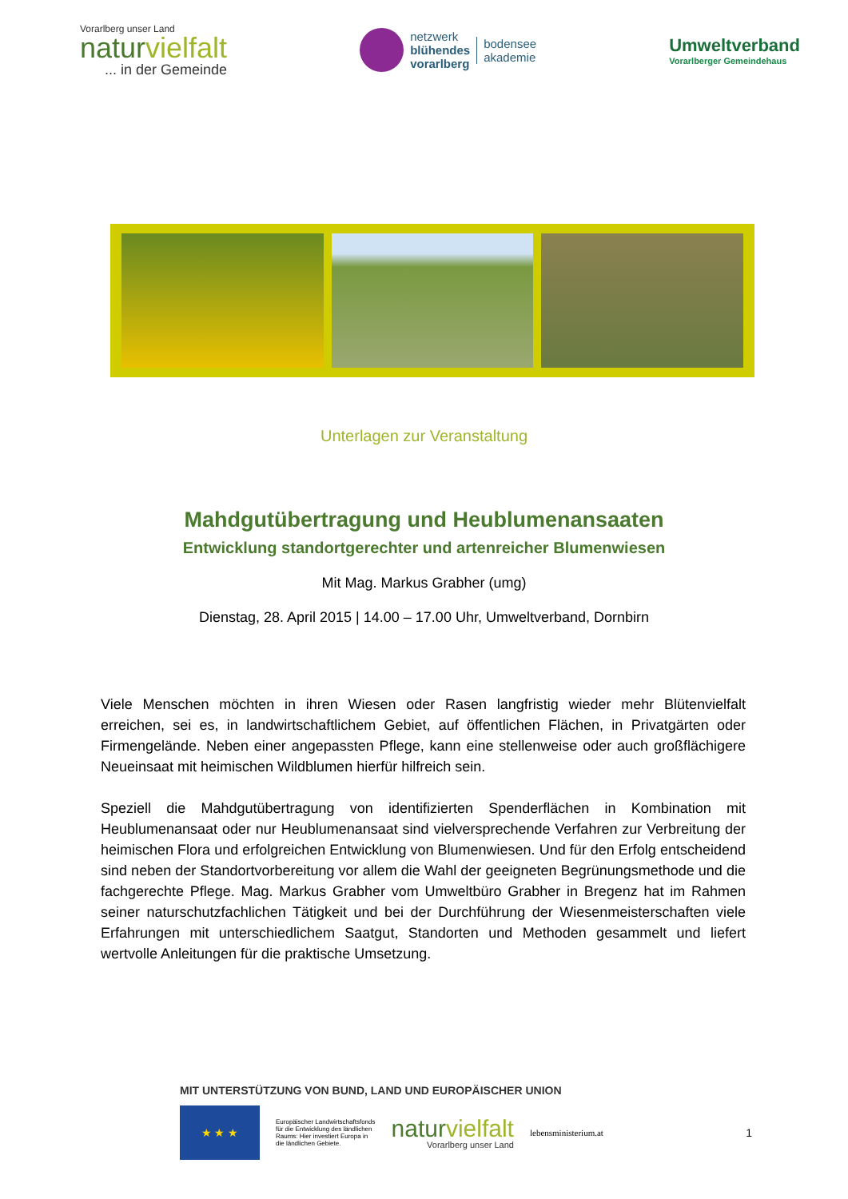Vorarlberg unser Land
naturvielfalt... in der Gemeinde
netzwerk
blühendes
vorarlberg
bodensee
akademie
Umweltverband
Vorarlberger Gemeindehaus
Unterlagen zur Veranstaltung
Mahdgutübertragung und Heublumenansaaten
Entwicklung standortgerechter und artenreicher Blumenwiesen
Mit Mag. Markus Grabher (umg)
Dienstag, 28. April 2015 | 14.00 – 17.00 Uhr, Umweltverband, Dornbirn
Viele Menschen möchten in ihren Wiesen oder Rasen langfristig wieder mehr Blütenvielfalt erreichen, sei es, in landwirtschaftlichem Gebiet, auf öffentlichen Flächen, in Privatgärten oder Firmengelände. Neben einer angepassten Pflege, kann eine stellenweise oder auch großflächigere Neueinsaat mit heimischen Wildblumen hierfür hilfreich sein.
Speziell die Mahdgutübertragung von identifizierten Spenderflächen in Kombination mit Heublumenansaat oder nur Heublumenansaat sind vielversprechende Verfahren zur Verbreitung der heimischen Flora und erfolgreichen Entwicklung von Blumenwiesen. Und für den Erfolg entscheidend sind neben der Standortvorbereitung vor allem die Wahl der geeigneten Begrünungsmethode und die fachgerechte Pflege. Mag. Markus Grabher vom Umweltbüro Grabher in Bregenz hat im Rahmen seiner naturschutzfachlichen Tätigkeit und bei der Durchführung der Wiesenmeisterschaften viele Erfahrungen mit unterschiedlichem Saatgut, Standorten und Methoden gesammelt und liefert wertvolle Anleitungen für die praktische Umsetzung.
MIT UNTERSTÜTZUNG VON BUND, LAND UND EUROPÄISCHER UNION
★ ★ ★
Europäischer Landwirtschaftsfonds
für die Entwicklung des ländlichen
Raums: Hier investiert Europa in
die ländlichen Gebiete.
naturvielfalt
Vorarlberg unser Land
lebensministerium.at
1